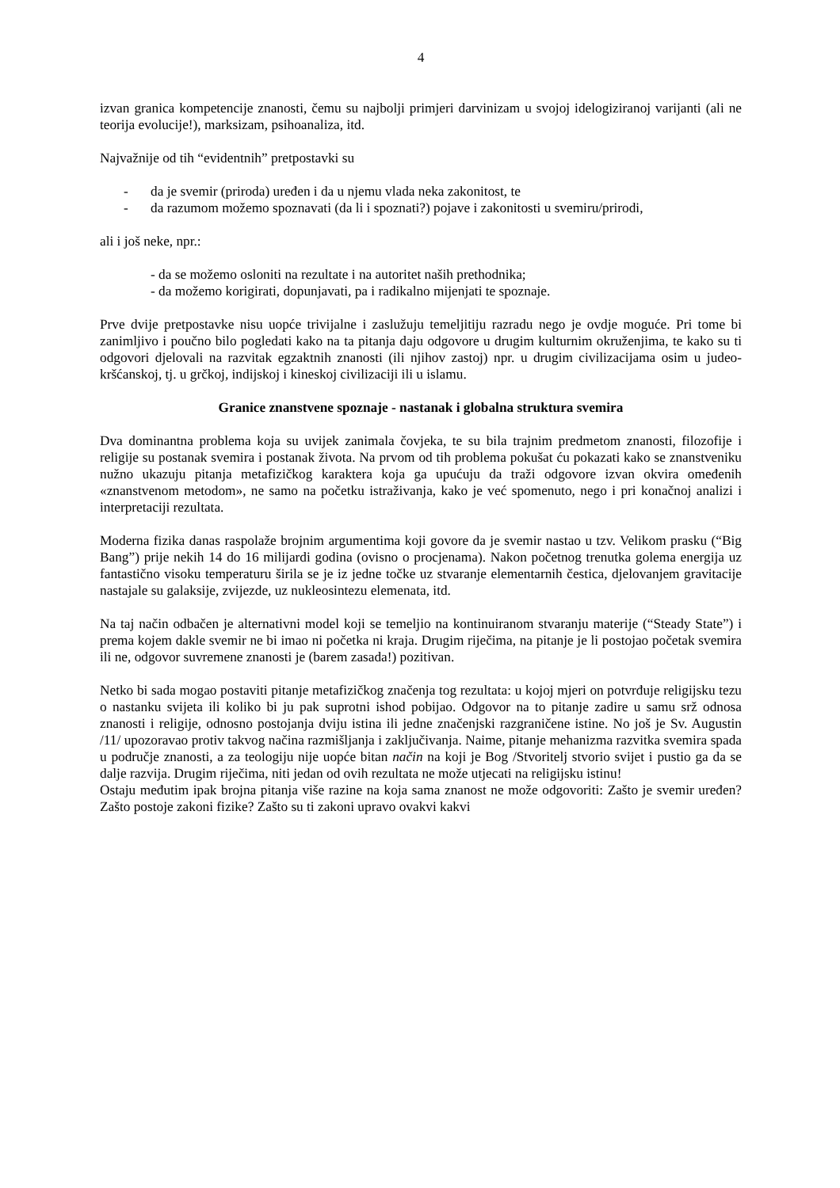4
izvan granica kompetencije znanosti, čemu su najbolji primjeri darvinizam u svojoj idelogiziranoj varijanti (ali ne teorija evolucije!), marksizam, psihoanaliza, itd.
Najvažnije od tih “evidentnih” pretpostavki su
- da je svemir (priroda) uređen i da u njemu vlada neka zakonitost, te
- da razumom možemo spoznavati (da li i spoznati?) pojave i zakonitosti u svemiru/prirodi,
ali i još neke, npr.:
- da se možemo osloniti na rezultate i na autoritet naših prethodnika;
- da možemo korigirati, dopunjavati, pa i radikalno mijenjati te spoznaje.
Prve dvije pretpostavke nisu uopće trivijalne i zaslužuju temeljitiju razradu nego je ovdje moguće. Pri tome bi zanimljivo i poučno bilo pogledati kako na ta pitanja daju odgovore u drugim kulturnim okruženjima, te kako su ti odgovori djelovali na razvitak egzaktnih znanosti (ili njihov zastoj) npr. u drugim civilizacijama osim u judeo-kršćanskoj, tj. u grčkoj, indijskoj i kineskoj civilizaciji ili u islamu.
Granice znanstvene spoznaje - nastanak i globalna struktura svemira
Dva dominantna problema koja su uvijek zanimala čovjeka, te su bila trajnim predmetom znanosti, filozofije i religije su postanak svemira i postanak života. Na prvom od tih problema pokušat ću pokazati kako se znanstveniku nužno ukazuju pitanja metafizičkog karaktera koja ga upućuju da traži odgovore izvan okvira omeđenih «znanstvenom metodom», ne samo na početku istraživanja, kako je već spomenuto, nego i pri konačnoj analizi i interpretaciji rezultata.
Moderna fizika danas raspolaže brojnim argumentima koji govore da je svemir nastao u tzv. Velikom prasku (“Big Bang”) prije nekih 14 do 16 milijardi godina (ovisno o procjenama). Nakon početnog trenutka golema energija uz fantastično visoku temperaturu širila se je iz jedne točke uz stvaranje elementarnih čestica, djelovanjem gravitacije nastajale su galaksije, zvijezde, uz nukleosintezu elemenata, itd.
Na taj način odbačen je alternativni model koji se temeljio na kontinuiranom stvaranju materije (“Steady State”) i prema kojem dakle svemir ne bi imao ni početka ni kraja. Drugim riječima, na pitanje je li postojao početak svemira ili ne, odgovor suvremene znanosti je (barem zasada!) pozitivan.
Netko bi sada mogao postaviti pitanje metafizičkog značenja tog rezultata: u kojoj mjeri on potvrđuje religijsku tezu o nastanku svijeta ili koliko bi ju pak suprotni ishod pobijao. Odgovor na to pitanje zadire u samu srž odnosa znanosti i religije, odnosno postojanja dviju istina ili jedne značenjski razgraničene istine. No još je Sv. Augustin /11/ upozoravao protiv takvog načina razmišljanja i zaključivanja. Naime, pitanje mehanizma razvitka svemira spada u područje znanosti, a za teologiju nije uopće bitan način na koji je Bog /Stvoritelj stvorio svijet i pustio ga da se dalje razvija. Drugim riječima, niti jedan od ovih rezultata ne može utjecati na religijsku istinu!
Ostaju međutim ipak brojna pitanja više razine na koja sama znanost ne može odgovoriti: Zašto je svemir uređen? Zašto postoje zakoni fizike? Zašto su ti zakoni upravo ovakvi kakvi